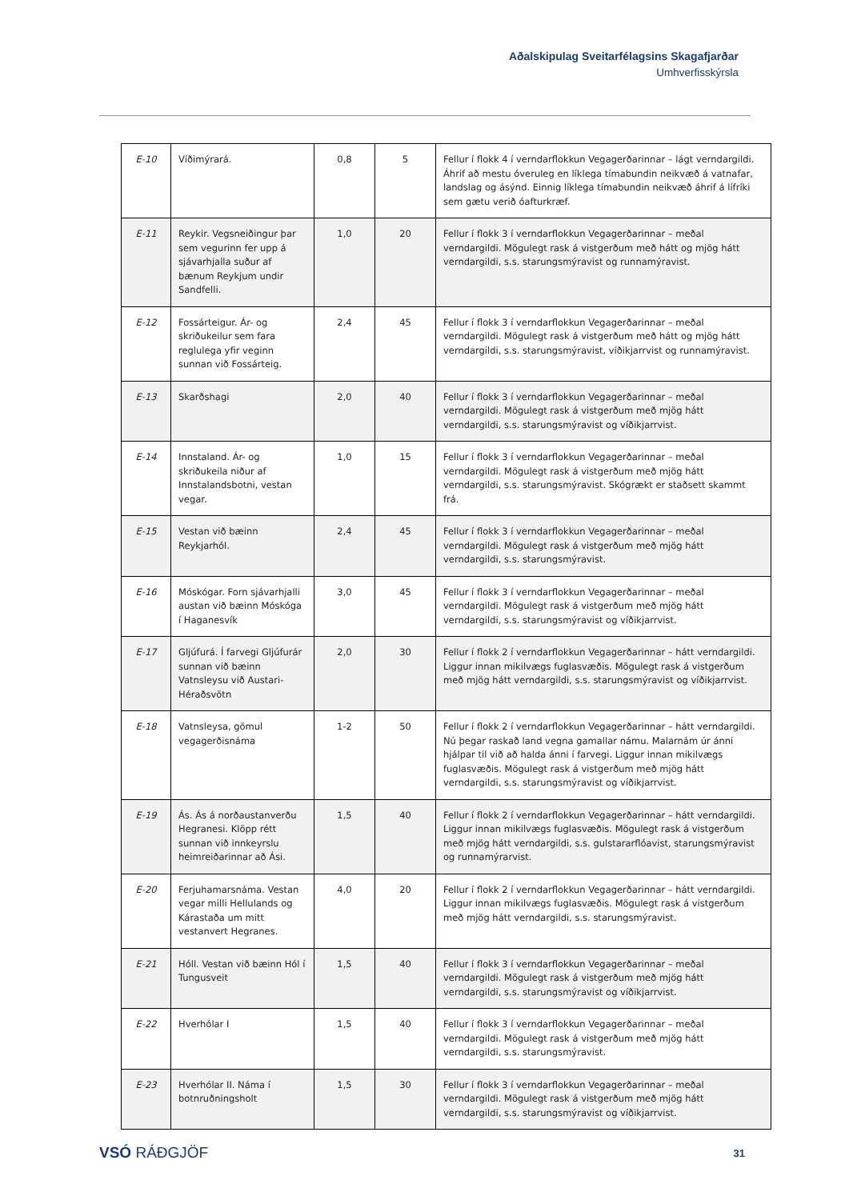Aðalskipulag Sveitarfélagsins Skagafjarðar
Umhverfisskýrsla
| E-10 | Víðimýrará. | 0,8 | 5 | Fellur í flokk 4 í verndarflokkun Vegagerðarinnar – lágt verndargildi. Áhrif að mestu óveruleg en líklega tímabundin neikvæð á vatnafar, landslag og ásýnd. Einnig líklega tímabundin neikvæð áhrif á lífríki sem gætu verið óafturkræf. |
| E-11 | Reykir. Vegsneiðingur þar sem vegurinn fer upp á sjávarhjalla suður af bænum Reykjum undir Sandfelli. | 1,0 | 20 | Fellur í flokk 3 í verndarflokkun Vegagerðarinnar – meðal verndargildi. Mögulegt rask á vistgerðum með hátt og mjög hátt verndargildi, s.s. starungsmýravist og runnamýravist. |
| E-12 | Fossárteigur. Ár- og skriðukeilur sem fara reglulega yfir veginn sunnan við Fossárteig. | 2,4 | 45 | Fellur í flokk 3 í verndarflokkun Vegagerðarinnar – meðal verndargildi. Mögulegt rask á vistgerðum með hátt og mjög hátt verndargildi, s.s. starungsmýravist, víðikjarrvist og runnamýravist. |
| E-13 | Skarðshagi | 2,0 | 40 | Fellur í flokk 3 í verndarflokkun Vegagerðarinnar – meðal verndargildi. Mögulegt rask á vistgerðum með mjög hátt verndargildi, s.s. starungsmýravist og víðikjarrvist. |
| E-14 | Innstaland. Ár- og skriðukeila niður af Innstalandsbotni, vestan vegar. | 1,0 | 15 | Fellur í flokk 3 í verndarflokkun Vegagerðarinnar – meðal verndargildi. Mögulegt rask á vistgerðum með mjög hátt verndargildi, s.s. starungsmýravist. Skógrækt er staðsett skammt frá. |
| E-15 | Vestan við bæinn Reykjarhól. | 2,4 | 45 | Fellur í flokk 3 í verndarflokkun Vegagerðarinnar – meðal verndargildi. Mögulegt rask á vistgerðum með mjög hátt verndargildi, s.s. starungsmýravist. |
| E-16 | Móskógar. Forn sjávarhjalli austan við bæinn Móskóga í Haganesvík | 3,0 | 45 | Fellur í flokk 3 í verndarflokkun Vegagerðarinnar – meðal verndargildi. Mögulegt rask á vistgerðum með mjög hátt verndargildi, s.s. starungsmýravist og víðikjarrvist. |
| E-17 | Gljúfurá. Í farvegi Gljúfurár sunnan við bæinn Vatnsleysu við Austari-Héraðsvötn | 2,0 | 30 | Fellur í flokk 2 í verndarflokkun Vegagerðarinnar – hátt verndargildi. Liggur innan mikilvægs fuglasvæðis. Mögulegt rask á vistgerðum með mjög hátt verndargildi, s.s. starungsmýravist og víðikjarrvist. |
| E-18 | Vatnsleysa, gömul vegagerðisnáma | 1-2 | 50 | Fellur í flokk 2 í verndarflokkun Vegagerðarinnar – hátt verndargildi. Nú þegar raskað land vegna gamallar námu. Malarnám úr ánni hjálpar til við að halda ánni í farvegi. Liggur innan mikilvægs fuglasvæðis. Mögulegt rask á vistgerðum með mjög hátt verndargildi, s.s. starungsmýravist og víðikjarrvist. |
| E-19 | Ás. Ás á norðaustanverðu Hegranesi. Klöpp rétt sunnan við innkeyrslu heimreiðarinnar að Ási. | 1,5 | 40 | Fellur í flokk 2 í verndarflokkun Vegagerðarinnar – hátt verndargildi. Liggur innan mikilvægs fuglasvæðis. Mögulegt rask á vistgerðum með mjög hátt verndargildi, s.s. gulstararflóavist, starungsmýravist og runnamýrarvist. |
| E-20 | Ferjuhamarsnáma. Vestan vegar milli Hellulands og Kárastaða um mitt vestanvert Hegranes. | 4,0 | 20 | Fellur í flokk 2 í verndarflokkun Vegagerðarinnar – hátt verndargildi. Liggur innan mikilvægs fuglasvæðis. Mögulegt rask á vistgerðum með mjög hátt verndargildi, s.s. starungsmýravist. |
| E-21 | Hóll. Vestan við bæinn Hól í Tungusveit | 1,5 | 40 | Fellur í flokk 3 í verndarflokkun Vegagerðarinnar – meðal verndargildi. Mögulegt rask á vistgerðum með mjög hátt verndargildi, s.s. starungsmýravist og víðikjarrvist. |
| E-22 | Hverhólar I | 1,5 | 40 | Fellur í flokk 3 í verndarflokkun Vegagerðarinnar – meðal verndargildi. Mögulegt rask á vistgerðum með mjög hátt verndargildi, s.s. starungsmýravist. |
| E-23 | Hverhólar II. Náma í botnruðningsholt | 1,5 | 30 | Fellur í flokk 3 í verndarflokkun Vegagerðarinnar – meðal verndargildi. Mögulegt rask á vistgerðum með mjög hátt verndargildi, s.s. starungsmýravist og víðikjarrvist. |
VSÓ RÁÐGJÖF
31